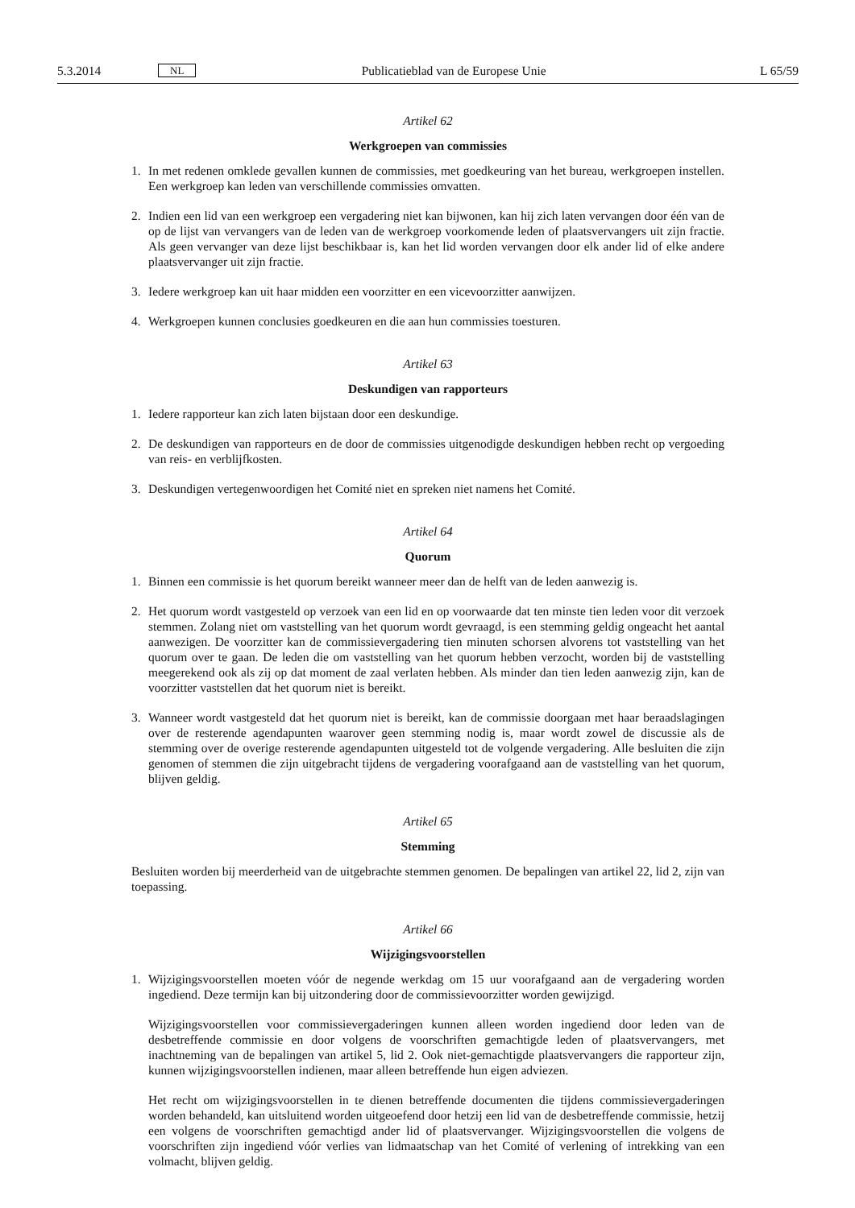5.3.2014 NL Publicatieblad van de Europese Unie L 65/59
Artikel 62
Werkgroepen van commissies
1. In met redenen omklede gevallen kunnen de commissies, met goedkeuring van het bureau, werkgroepen instellen. Een werkgroep kan leden van verschillende commissies omvatten.
2. Indien een lid van een werkgroep een vergadering niet kan bijwonen, kan hij zich laten vervangen door één van de op de lijst van vervangers van de leden van de werkgroep voorkomende leden of plaats­vervangers uit zijn fractie. Als geen vervanger van deze lijst beschikbaar is, kan het lid worden vervangen door elk ander lid of elke andere plaatsvervanger uit zijn fractie.
3. Iedere werkgroep kan uit haar midden een voorzitter en een vicevoorzitter aanwijzen.
4. Werkgroepen kunnen conclusies goedkeuren en die aan hun commissies toesturen.
Artikel 63
Deskundigen van rapporteurs
1. Iedere rapporteur kan zich laten bijstaan door een deskundige.
2. De deskundigen van rapporteurs en de door de commissies uitgenodigde deskundigen hebben recht op vergoeding van reis- en verblijfkosten.
3. Deskundigen vertegenwoordigen het Comité niet en spreken niet namens het Comité.
Artikel 64
Quorum
1. Binnen een commissie is het quorum bereikt wanneer meer dan de helft van de leden aanwezig is.
2. Het quorum wordt vastgesteld op verzoek van een lid en op voorwaarde dat ten minste tien leden voor dit verzoek stemmen. Zolang niet om vaststelling van het quorum wordt gevraagd, is een stemming geldig ongeacht het aantal aanwezigen. De voorzitter kan de commissievergadering tien minuten schor­sen alvorens tot vaststelling van het quorum over te gaan. De leden die om vaststelling van het quorum hebben verzocht, worden bij de vaststelling meegerekend ook als zij op dat moment de zaal verlaten hebben. Als minder dan tien leden aanwezig zijn, kan de voorzitter vaststellen dat het quorum niet is bereikt.
3. Wanneer wordt vastgesteld dat het quorum niet is bereikt, kan de commissie doorgaan met haar beraadslagingen over de resterende agendapunten waarover geen stemming nodig is, maar wordt zowel de discussie als de stemming over de overige resterende agendapunten uitgesteld tot de volgende ver­gadering. Alle besluiten die zijn genomen of stemmen die zijn uitgebracht tijdens de vergadering voor­afgaand aan de vaststelling van het quorum, blijven geldig.
Artikel 65
Stemming
Besluiten worden bij meerderheid van de uitgebrachte stemmen genomen. De bepalingen van artikel 22, lid 2, zijn van toepassing.
Artikel 66
Wijzigingsvoorstellen
1. Wijzigingsvoorstellen moeten vóór de negende werkdag om 15 uur voorafgaand aan de vergadering worden ingediend. Deze termijn kan bij uitzondering door de commissievoorzitter worden gewijzigd.
Wijzigingsvoorstellen voor commissievergaderingen kunnen alleen worden ingediend door leden van de desbetreffende commissie en door volgens de voorschriften gemachtigde leden of plaatsvervangers, met inachtneming van de bepalingen van artikel 5, lid 2. Ook niet-gemachtigde plaatsvervangers die rap­porteur zijn, kunnen wijzigingsvoorstellen indienen, maar alleen betreffende hun eigen adviezen.
Het recht om wijzigingsvoorstellen in te dienen betreffende documenten die tijdens commissievergade­ringen worden behandeld, kan uitsluitend worden uitgeoefend door hetzij een lid van de desbetreffende commissie, hetzij een volgens de voorschriften gemachtigd ander lid of plaatsvervanger. Wijzigingsvoor­stellen die volgens de voorschriften zijn ingediend vóór verlies van lidmaatschap van het Comité of verlening of intrekking van een volmacht, blijven geldig.